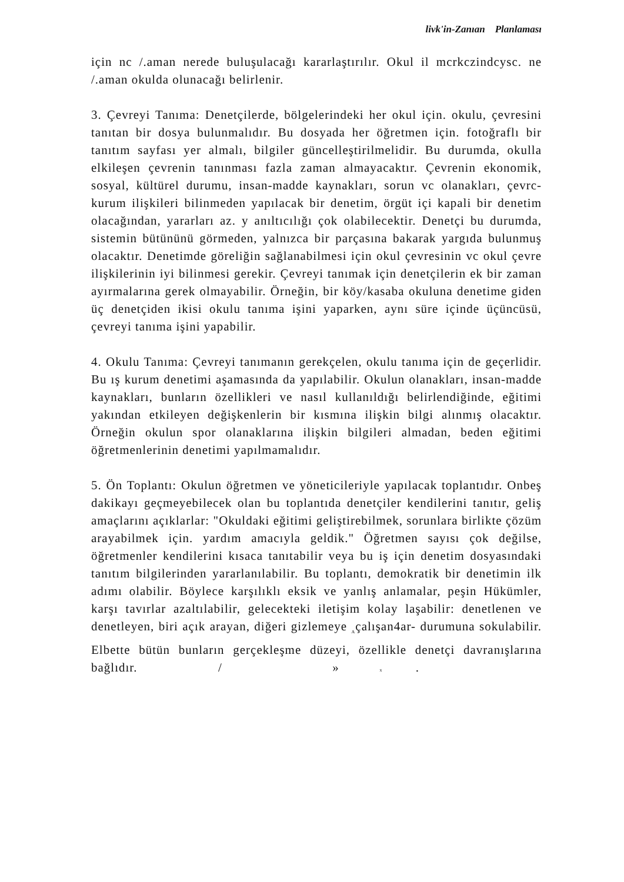livk'in-Zanıan Planlaması
için nc /.aman nerede buluşulacağı kararlaştırılır. Okul il mcrkczindcysc. ne /.aman okulda olunacağı belirlenir.
3. Çevreyi Tanıma: Denetçilerde, bölgelerindeki her okul için. okulu, çevresini tanıtan bir dosya bulunmalıdır. Bu dosyada her öğretmen için. fotoğraflı bir tanıtım sayfası yer almalı, bilgiler güncelleştirilmelidir. Bu durumda, okulla elkileşen çevrenin tanınması fazla zaman almayacaktır. Çevrenin ekonomik, sosyal, kültürel durumu, insan-madde kaynakları, sorun vc olanakları, çevrc-kurum ilişkileri bilinmeden yapılacak bir denetim, örgüt içi kapali bir denetim olacağından, yararları az. y anıltıcılığı çok olabilecektir. Denetçi bu durumda, sistemin bütününü görmeden, yalnızca bir parçasına bakarak yargıda bulunmuş olacaktır. Denetimde göreliğin sağlanabilmesi için okul çevresinin vc okul çevre ilişkilerinin iyi bilinmesi gerekir. Çevreyi tanımak için denetçilerin ek bir zaman ayırmalarına gerek olmayabilir. Örneğin, bir köy/kasaba okuluna denetime giden üç denetçiden ikisi okulu tanıma işini yaparken, aynı süre içinde üçüncüsü, çevreyi tanıma işini yapabilir.
4. Okulu Tanıma: Çevreyi tanımanın gerekçelen, okulu tanıma için de geçerlidir. Bu ış kurum denetimi aşamasında da yapılabilir. Okulun olanakları, insan-madde kaynakları, bunların özellikleri ve nasıl kullanıldığı belirlendiğinde, eğitimi yakından etkileyen değişkenlerin bir kısmına ilişkin bilgi alınmış olacaktır. Örneğin okulun spor olanaklarına ilişkin bilgileri almadan, beden eğitimi öğretmenlerinin denetimi yapılmamalıdır.
5. Ön Toplantı: Okulun öğretmen ve yöneticileriyle yapılacak toplantıdır. Onbeş dakikayı geçmeyebilecek olan bu toplantıda denetçiler kendilerini tanıtır, geliş amaçlarını açıklarlar: "Okuldaki eğitimi geliştirebilmek, sorunlara birlikte çözüm arayabilmek için. yardım amacıyla geldik." Öğretmen sayısı çok değilse, öğretmenler kendilerini kısaca tanıtabilir veya bu iş için denetim dosyasındaki tanıtım bilgilerinden yararlanılabilir. Bu toplantı, demokratik bir denetimin ilk adımı olabilir. Böylece karşılıklı eksik ve yanlış anlamalar, peşin Hükümler, karşı tavırlar azaltılabilir, gelecekteki iletişim kolay laşabilir: denetlenen ve denetleyen, biri açık arayan, diğeri gizlemeye <sub>A</sub>çalışan4ar- durumuna sokulabilir. Elbette bütün bunların gerçekleşme düzeyi, özellikle denetçi davranışlarına bağlıdır. / » x .